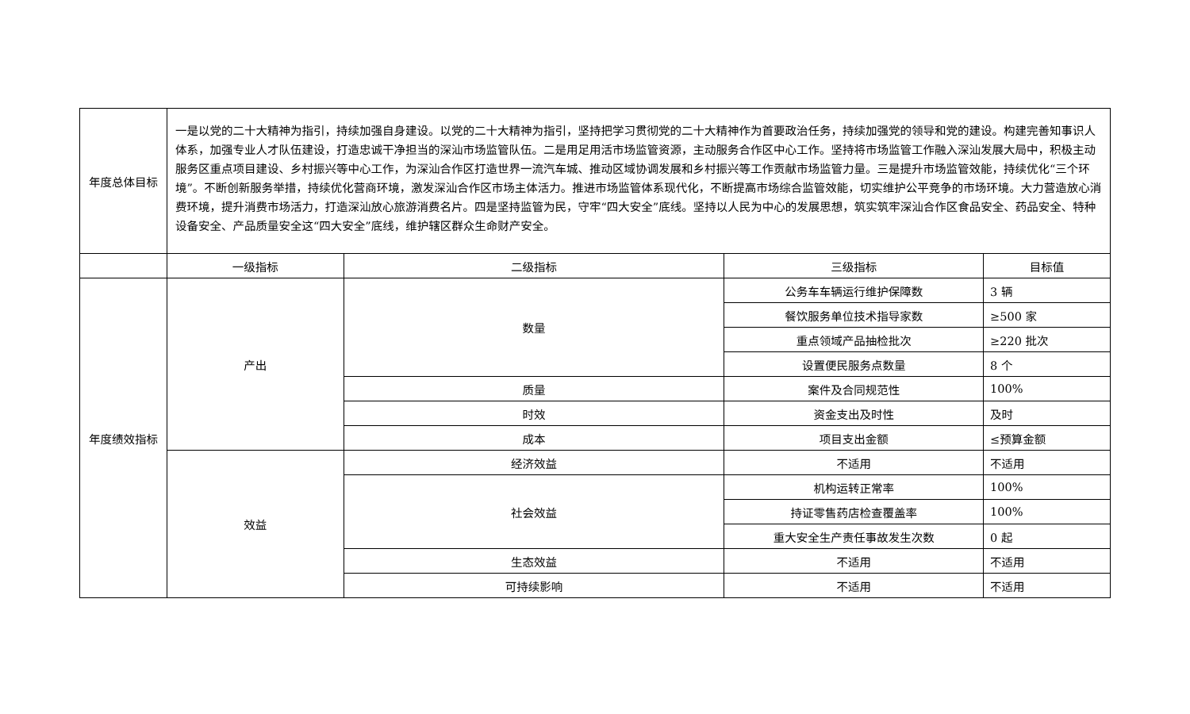| 年度总体目标 | 一是以党的二十大精神为指引，持续加强自身建设。以党的二十大精神为指引，坚持把学习贯彻党的二十大精神作为首要政治任务，持续加强党的领导和党的建设。构建完善知事识人体系，加强专业人才队伍建设，打造忠诚干净担当的深汕市场监管队伍。二是用足用活市场监管资源，主动服务合作区中心工作。坚持将市场监管工作融入深汕发展大局中，积极主动服务区重点项目建设、乡村振兴等中心工作，为深汕合作区打造世界一流汽车城、推动区域协调发展和乡村振兴等工作贡献市场监管力量。三是提升市场监管效能，持续优化“三个环境”。不断创新服务举措，持续优化营商环境，激发深汕合作区市场主体活力。推进市场监管体系现代化，不断提高市场综合监管效能，切实维护公平竞争的市场环境。大力营造放心消费环境，提升消费市场活力，打造深汕放心旅游消费名片。四是坚持监管为民，守牢“四大安全”底线。坚持以人民为中心的发展思想，筑实筑牢深汕合作区食品安全、药品安全、特种设备安全、产品质量安全这“四大安全”底线，维护辖区群众生命财产安全。 | | | |
| | 一级指标 | 二级指标 | 三级指标 | 目标值 |
| 年度绩效指标 | 产出 | 数量 | 公务车车辆运行维护保障数 | 3 辆 |
| | | | 餐饮服务单位技术指导家数 | ≥500 家 |
| | | | 重点领域产品抽检批次 | ≥220 批次 |
| | | | 设置便民服务点数量 | 8 个 |
| | | 质量 | 案件及合同规范性 | 100% |
| | | 时效 | 资金支出及时性 | 及时 |
| | | 成本 | 项目支出金额 | ≤预算金额 |
| | 效益 | 经济效益 | 不适用 | 不适用 |
| | | 社会效益 | 机构运转正常率 | 100% |
| | | | 持证零售药店检查覆盖率 | 100% |
| | | | 重大安全生产责任事故发生次数 | 0 起 |
| | | 生态效益 | 不适用 | 不适用 |
| | | 可持续影响 | 不适用 | 不适用 |